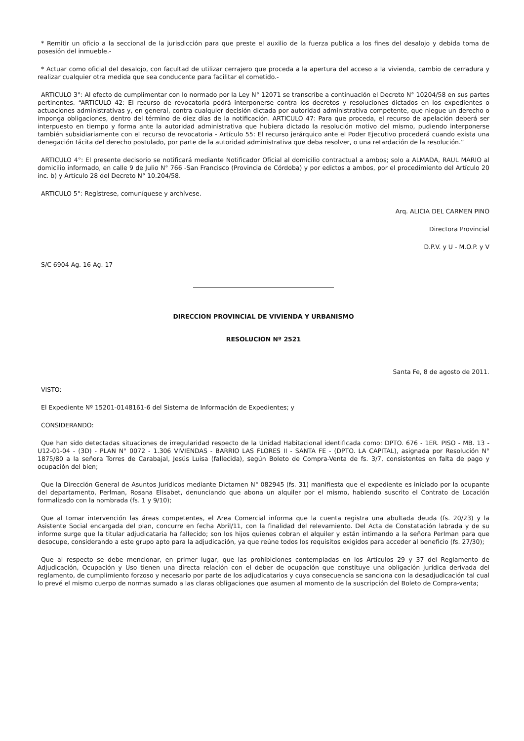* Remitir un oficio a la seccional de la jurisdicción para que preste el auxilio de la fuerza publica a los fines del desalojo y debida toma de posesión del inmueble.-
* Actuar como oficial del desalojo, con facultad de utilizar cerrajero que proceda a la apertura del acceso a la vivienda, cambio de cerradura y realizar cualquier otra medida que sea conducente para facilitar el cometido.-
ARTICULO 3°: Al efecto de cumplimentar con lo normado por la Ley N° 12071 se transcribe a continuación el Decreto N° 10204/58 en sus partes pertinentes. “ARTICULO 42: El recurso de revocatoria podrá interponerse contra los decretos y resoluciones dictados en los expedientes o actuaciones administrativas y, en general, contra cualquier decisión dictada por autoridad administrativa competente, que niegue un derecho o imponga obligaciones, dentro del término de diez días de la notificación. ARTICULO 47: Para que proceda, el recurso de apelación deberá ser interpuesto en tiempo y forma ante la autoridad administrativa que hubiera dictado la resolución motivo del mismo, pudiendo interponerse también subsidiariamente con el recurso de revocatoria - Artículo 55: El recurso jerárquico ante el Poder Ejecutivo procederá cuando exista una denegación tácita del derecho postulado, por parte de la autoridad administrativa que deba resolver, o una retardación de la resolución.”
ARTICULO 4°: El presente decisorio se notificará mediante Notificador Oficial al domicilio contractual a ambos; solo a ALMADA, RAUL MARIO al domicilio informado, en calle 9 de Julio N° 766 -San Francisco (Provincia de Córdoba) y por edictos a ambos, por el procedimiento del Artículo 20 inc. b) y Artículo 28 del Decreto N° 10.204/58.
ARTICULO 5°: Regístrese, comuníquese y archívese.
Arq. ALICIA DEL CARMEN PINO
Directora Provincial
D.P.V. y U - M.O.P. y V
S/C 6904 Ag. 16 Ag. 17
DIRECCION PROVINCIAL DE VIVIENDA Y URBANISMO
RESOLUCION Nº 2521
Santa Fe, 8 de agosto de 2011.
VISTO:
El Expediente Nº 15201-0148161-6 del Sistema de Información de Expedientes; y
CONSIDERANDO:
Que han sido detectadas situaciones de irregularidad respecto de la Unidad Habitacional identificada como: DPTO. 676 - 1ER. PISO - MB. 13 - U12-01-04 - (3D) - PLAN N° 0072 - 1.306 VIVIENDAS - BARRIO LAS FLORES II - SANTA FE - (DPTO. LA CAPITAL), asignada por Resolución N° 1875/80 a la señora Torres de Carabajal, Jesús Luisa (fallecida), según Boleto de Compra-Venta de fs. 3/7, consistentes en falta de pago y ocupación del bien;
Que la Dirección General de Asuntos Jurídicos mediante Dictamen N° 082945 (fs. 31) manifiesta que el expediente es iniciado por la ocupante del departamento, Perlman, Rosana Elisabet, denunciando que abona un alquiler por el mismo, habiendo suscrito el Contrato de Locación formalizado con la nombrada (fs. 1 y 9/10);
Que al tomar intervención las áreas competentes, el Area Comercial informa que la cuenta registra una abultada deuda (fs. 20/23) y la Asistente Social encargada del plan, concurre en fecha Abril/11, con la finalidad del relevamiento. Del Acta de Constatación labrada y de su informe surge que la titular adjudicataria ha fallecido; son los hijos quienes cobran el alquiler y están intimando a la señora Perlman para que desocupe, considerando a este grupo apto para la adjudicación, ya que reúne todos los requisitos exigidos para acceder al beneficio (fs. 27/30);
Que al respecto se debe mencionar, en primer lugar, que las prohibiciones contempladas en los Artículos 29 y 37 del Reglamento de Adjudicación, Ocupación y Uso tienen una directa relación con el deber de ocupación que constituye una obligación jurídica derivada del reglamento, de cumplimiento forzoso y necesario por parte de los adjudicatarios y cuya consecuencia se sanciona con la desadjudicación tal cual lo prevé el mismo cuerpo de normas sumado a las claras obligaciones que asumen al momento de la suscripción del Boleto de Compra-venta;